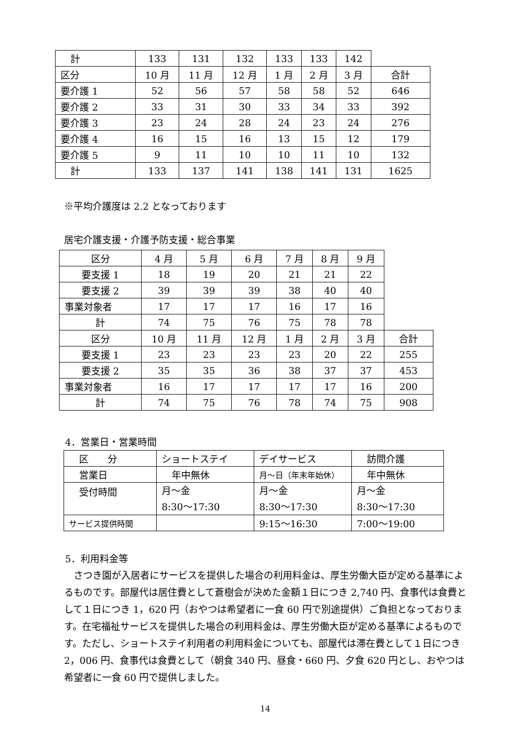| 計 | 133 | 131 | 132 | 133 | 133 | 142 | |
| 区分 | 10 月 | 11 月 | 12 月 | 1 月 | 2 月 | 3 月 | 合計 |
| 要介護 1 | 52 | 56 | 57 | 58 | 58 | 52 | 646 |
| 要介護 2 | 33 | 31 | 30 | 33 | 34 | 33 | 392 |
| 要介護 3 | 23 | 24 | 28 | 24 | 23 | 24 | 276 |
| 要介護 4 | 16 | 15 | 16 | 13 | 15 | 12 | 179 |
| 要介護 5 | 9 | 11 | 10 | 10 | 11 | 10 | 132 |
| 計 | 133 | 137 | 141 | 138 | 141 | 131 | 1625 |
※平均介護度は 2.2 となっております
居宅介護支援・介護予防支援・総合事業
| 区分 | 4 月 | 5 月 | 6 月 | 7 月 | 8 月 | 9 月 | |
| 要支援 1 | 18 | 19 | 20 | 21 | 21 | 22 | |
| 要支援 2 | 39 | 39 | 39 | 38 | 40 | 40 | |
| 事業対象者 | 17 | 17 | 17 | 16 | 17 | 16 | |
| 計 | 74 | 75 | 76 | 75 | 78 | 78 | |
| 区分 | 10 月 | 11 月 | 12 月 | 1 月 | 2 月 | 3 月 | 合計 |
| 要支援 1 | 23 | 23 | 23 | 23 | 20 | 22 | 255 |
| 要支援 2 | 35 | 35 | 36 | 38 | 37 | 37 | 453 |
| 事業対象者 | 16 | 17 | 17 | 17 | 17 | 16 | 200 |
| 計 | 74 | 75 | 76 | 78 | 74 | 75 | 908 |
4．営業日・営業時間
| 区 分 | ショートステイ | デイサービス | 訪問介護 |
| 営業日 | 年中無休 | 月～日（年末年始休） | 年中無休 |
| 受付時間 | 月～金 8:30～17:30 | 月～金 8:30～17:30 | 月～金 8:30～17:30 |
| サービス提供時間 | | 9:15～16:30 | 7:00～19:00 |
5．利用料金等
　さつき園が入居者にサービスを提供した場合の利用料金は、厚生労働大臣が定める基準によるものです。部屋代は居住費として蒼樹会が決めた金額１日につき 2,740 円、食事代は食費として１日につき 1，620 円（おやつは希望者に一食 60 円で別途提供）ご負担となっております。在宅福祉サービスを提供した場合の利用料金は、厚生労働大臣が定める基準によるものです。ただし、ショートステイ利用者の利用料金についても、部屋代は滞在費として１日につき 2，006 円、食事代は食費として（朝食 340 円、昼食・660 円、夕食 620 円とし、おやつは希望者に一食 60 円で提供しました。
14